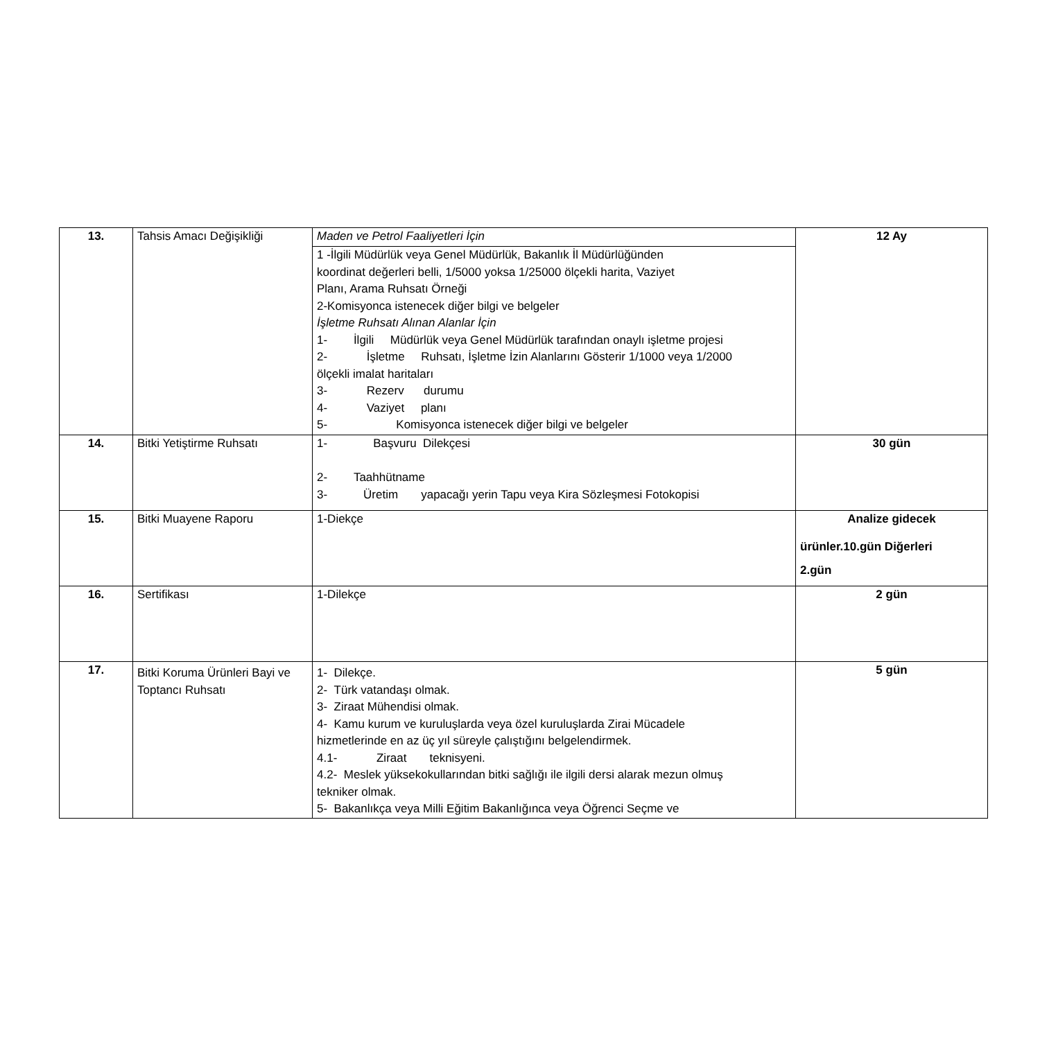| 13. | Tahsis Amacı Değişikliği | Maden ve Petrol Faaliyetleri İçin | 12 Ay |
| | | 1 -İlgili Müdürlük veya Genel Müdürlük, Bakanlık İl Müdürlüğünden koordinat değerleri belli, 1/5000 yoksa 1/25000 ölçekli harita, Vaziyet Planı, Arama Ruhsatı Örneği 2-Komisyonca istenecek diğer bilgi ve belgeler İşletme Ruhsatı Alınan Alanlar İçin 1- İlgili Müdürlük veya Genel Müdürlük tarafından onaylı işletme projesi 2- İşletme Ruhsatı, İşletme İzin Alanlarını Gösterir 1/1000 veya 1/2000 ölçekli imalat haritaları 3- Rezerv durumu 4- Vaziyet planı 5- Komisyonca istenecek diğer bilgi ve belgeler | |
| 14. | Bitki Yetiştirme Ruhsatı | 1- Başvuru Dilekçesi 2- Taahhütname 3- Üretim yapacağı yerin Tapu veya Kira Sözleşmesi Fotokopisi | 30 gün |
| 15. | Bitki Muayene Raporu | 1-Diekçe | Analize gidecek ürünler.10.gün Diğerleri 2.gün |
| 16. | Sertifikası | 1-Dilekçe | 2 gün |
| 17. | Bitki Koruma Ürünleri Bayi ve Toptancı Ruhsatı | 1- Dilekçe. 2- Türk vatandaşı olmak. 3- Ziraat Mühendisi olmak. 4- Kamu kurum ve kuruluşlarda veya özel kuruluşlarda Zirai Mücadele hizmetlerinde en az üç yıl süreyle çalıştığını belgelendirmek. 4.1- Ziraat teknisyeni. 4.2- Meslek yüksekokullarından bitki sağlığı ile ilgili dersi alarak mezun olmuş tekniker olmak. 5- Bakanlıkça veya Milli Eğitim Bakanlığınca veya Öğrenci Seçme ve | 5 gün |